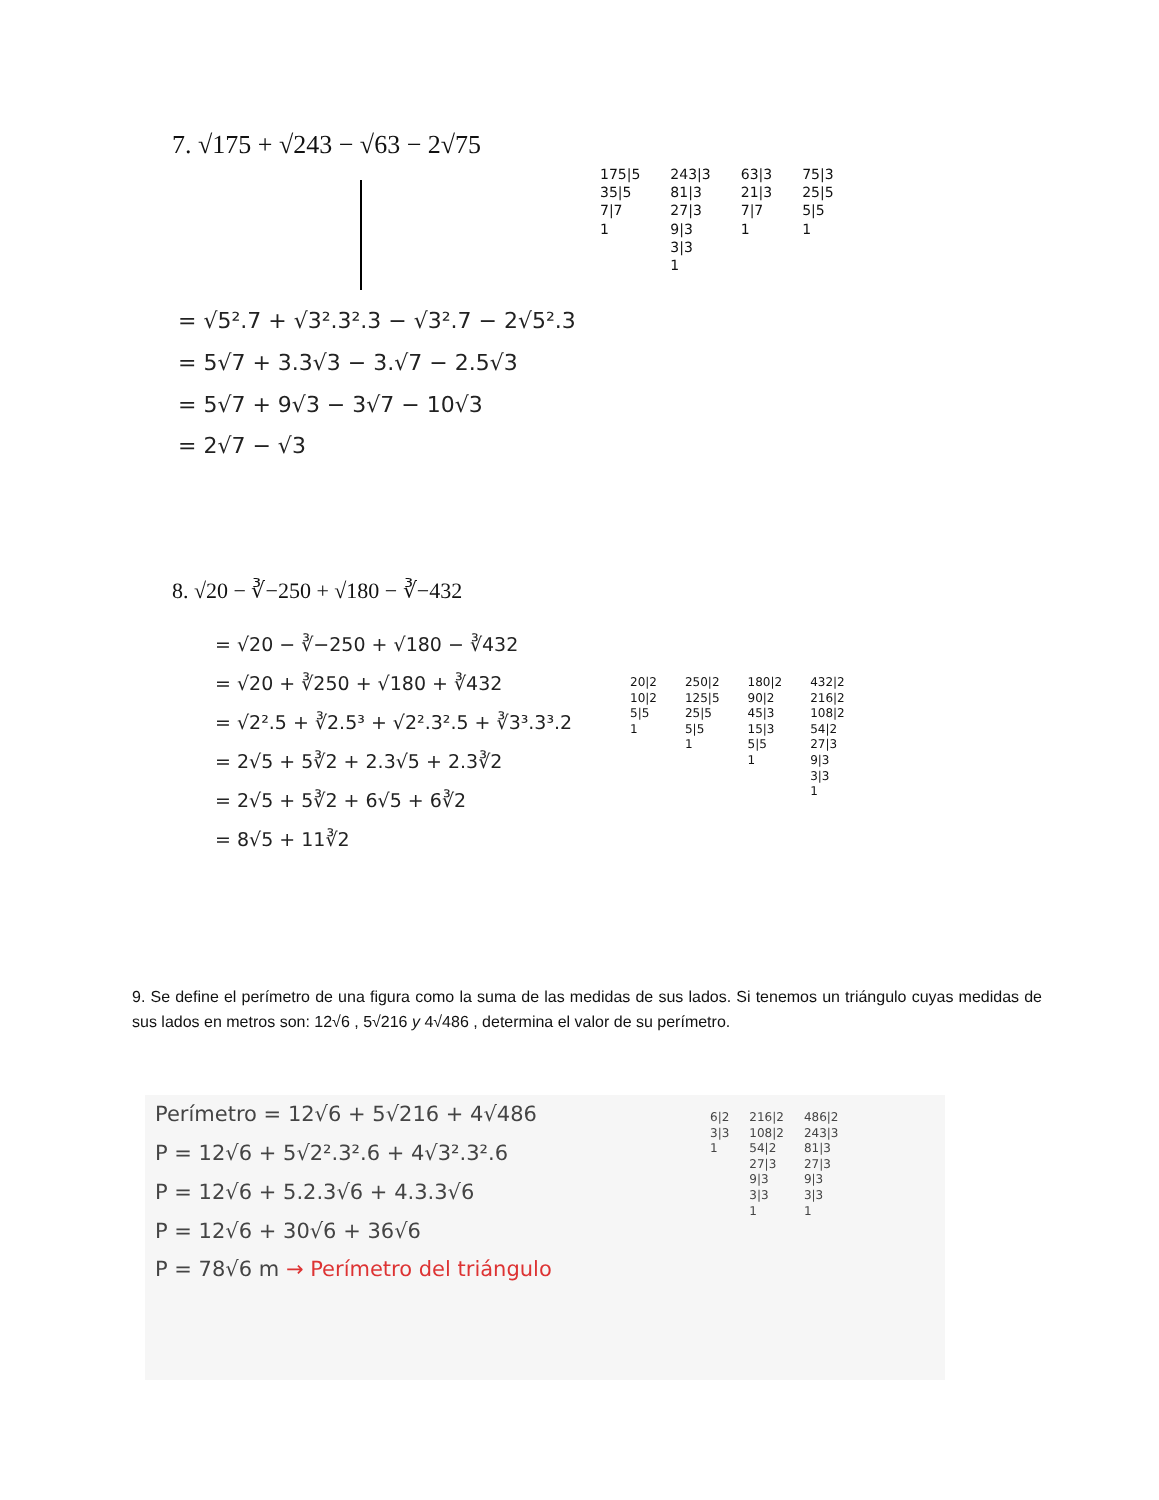7. √175 + √243 − √63 − 2√75
175|5
35|5
7|7
1
243|3
81|3
27|3
9|3
3|3
1
63|3
21|3
7|7
1
75|3
25|5
5|5
1
= √5².7 + √3².3².3 − √3².7 − 2√5².3
= 5√7 + 3.3√3 − 3.√7 − 2.5√3
= 5√7 + 9√3 − 3√7 − 10√3
= 2√7 − √3
8. √20 − ∛−250 + √180 − ∛−432
= √20 − ∛−250 + √180 − ∛432
= √20 + ∛250 + √180 + ∛432
= √2².5 + ∛2.5³ + √2².3².5 + ∛3³.3³.2
= 2√5 + 5∛2 + 2.3√5 + 2.3∛2
= 2√5 + 5∛2 + 6√5 + 6∛2
= 8√5 + 11∛2
20|2
10|2
5|5
1
250|2
125|5
25|5
5|5
1
180|2
90|2
45|3
15|3
5|5
1
432|2
216|2
108|2
54|2
27|3
9|3
3|3
1
9. Se define el perímetro de una figura como la suma de las medidas de sus lados. Si tenemos un triángulo cuyas medidas de sus lados en metros son: 12√6 , 5√216 y 4√486 , determina el valor de su perímetro.
Perímetro = 12√6 + 5√216 + 4√486
P = 12√6 + 5√2².3².6 + 4√3².3².6
P = 12√6 + 5.2.3√6 + 4.3.3√6
P = 12√6 + 30√6 + 36√6
P = 78√6 m → Perímetro del triángulo
6|2
3|3
1
216|2
108|2
54|2
27|3
9|3
3|3
1
486|2
243|3
81|3
27|3
9|3
3|3
1